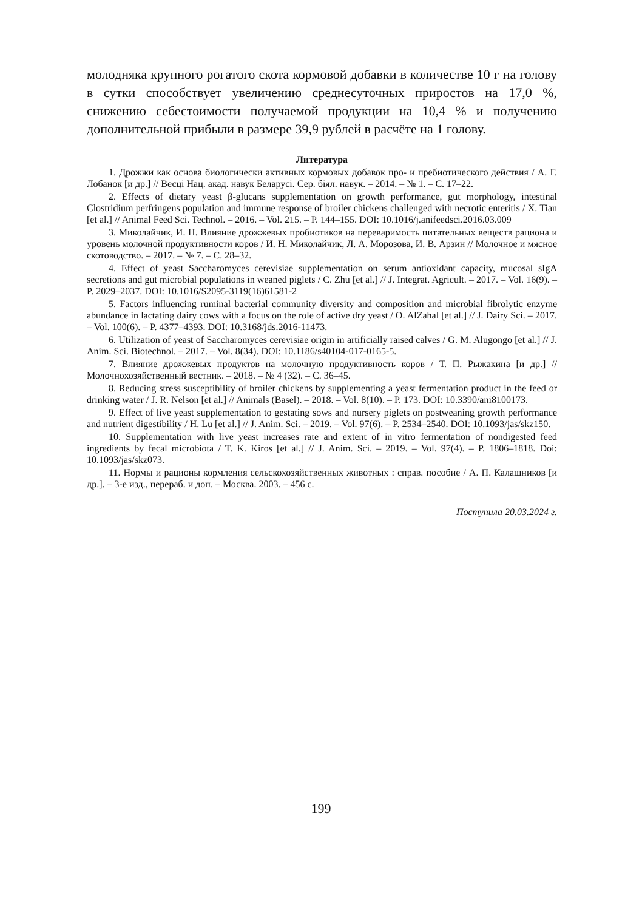молодняка крупного рогатого скота кормовой добавки в количестве 10 г на голову в сутки способствует увеличению среднесуточных приростов на 17,0 %, снижению себестоимости получаемой продукции на 10,4 % и получению дополнительной прибыли в размере 39,9 рублей в расчёте на 1 голову.
Литература
1. Дрожжи как основа биологически активных кормовых добавок про- и пребиотического действия / А. Г. Лобанок [и др.] // Весці Нац. акад. навук Беларусі. Сер. біял. навук. – 2014. – № 1. – С. 17–22.
2. Effects of dietary yeast β-glucans supplementation on growth performance, gut morphology, intestinal Clostridium perfringens population and immune response of broiler chickens challenged with necrotic enteritis / X. Tian [et al.] // Animal Feed Sci. Technol. – 2016. – Vol. 215. – P. 144–155. DOI: 10.1016/j.anifeedsci.2016.03.009
3. Миколайчик, И. Н. Влияние дрожжевых пробиотиков на переваримость питательных веществ рациона и уровень молочной продуктивности коров / И. Н. Миколайчик, Л. А. Морозова, И. В. Арзин // Молочное и мясное скотоводство. – 2017. – № 7. – С. 28–32.
4. Effect of yeast Saccharomyces cerevisiae supplementation on serum antioxidant capacity, mucosal sIgA secretions and gut microbial populations in weaned piglets / C. Zhu [et al.] // J. Integrat. Agricult. – 2017. – Vol. 16(9). – P. 2029–2037. DOI: 10.1016/S2095-3119(16)61581-2
5. Factors influencing ruminal bacterial community diversity and composition and microbial fibrolytic enzyme abundance in lactating dairy cows with a focus on the role of active dry yeast / O. AlZahal [et al.] // J. Dairy Sci. – 2017. – Vol. 100(6). – P. 4377–4393. DOI: 10.3168/jds.2016-11473.
6. Utilization of yeast of Saccharomyces cerevisiae origin in artificially raised calves / G. M. Alugongo [et al.] // J. Anim. Sci. Biotechnol. – 2017. – Vol. 8(34). DOI: 10.1186/s40104-017-0165-5.
7. Влияние дрожжевых продуктов на молочную продуктивность коров / Т. П. Рыжакина [и др.] // Молочнохозяйственный вестник. – 2018. – № 4 (32). – С. 36–45.
8. Reducing stress susceptibility of broiler chickens by supplementing a yeast fermentation product in the feed or drinking water / J. R. Nelson [et al.] // Animals (Basel). – 2018. – Vol. 8(10). – P. 173. DOI: 10.3390/ani8100173.
9. Effect of live yeast supplementation to gestating sows and nursery piglets on postweaning growth performance and nutrient digestibility / H. Lu [et al.] // J. Anim. Sci. – 2019. – Vol. 97(6). – P. 2534–2540. DOI: 10.1093/jas/skz150.
10. Supplementation with live yeast increases rate and extent of in vitro fermentation of nondigested feed ingredients by fecal microbiota / T. K. Kiros [et al.] // J. Anim. Sci. – 2019. – Vol. 97(4). – P. 1806–1818. Doi: 10.1093/jas/skz073.
11. Нормы и рационы кормления сельскохозяйственных животных : справ. пособие / А. П. Калашников [и др.]. – 3-е изд., перераб. и доп. – Москва. 2003. – 456 с.
Поступила 20.03.2024 г.
199